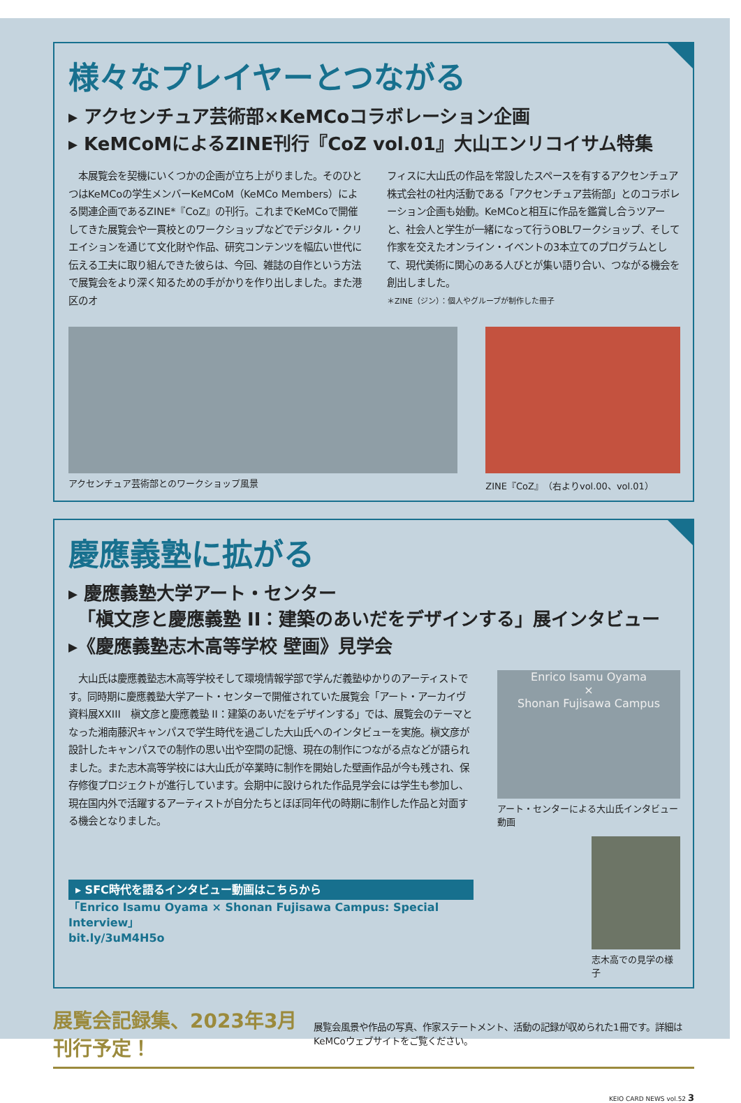様々なプレイヤーとつながる
▸ アクセンチュア芸術部×KeMCoコラボレーション企画
▸ KeMCoMによるZINE刊行『CoZ vol.01』大山エンリコイサム特集
　本展覧会を契機にいくつかの企画が立ち上がりました。そのひとつはKeMCoの学生メンバーKeMCoM（KeMCo Members）による関連企画であるZINE*『CoZ』の刊行。これまでKeMCoで開催してきた展覧会や一貫校とのワークショップなどでデジタル・クリエイションを通じて文化財や作品、研究コンテンツを幅広い世代に伝える工夫に取り組んできた彼らは、今回、雑誌の自作という方法で展覧会をより深く知るための手がかりを作り出しました。また港区のオ
フィスに大山氏の作品を常設したスペースを有するアクセンチュア株式会社の社内活動である「アクセンチュア芸術部」とのコラボレーション企画も始動。KeMCoと相互に作品を鑑賞し合うツアーと、社会人と学生が一緒になって行うOBLワークショップ、そして作家を交えたオンライン・イベントの3本立てのプログラムとして、現代美術に関心のある人びとが集い語り合い、つながる機会を創出しました。
＊ZINE（ジン）：個人やグループが制作した冊子
アクセンチュア芸術部とのワークショップ風景
ZINE『CoZ』（右よりvol.00、vol.01）
慶應義塾に拡がる
▸ 慶應義塾大学アート・センター
　「槇文彦と慶應義塾 II：建築のあいだをデザインする」展インタビュー
▸《慶應義塾志木高等学校 壁画》見学会
　大山氏は慶應義塾志木高等学校そして環境情報学部で学んだ義塾ゆかりのアーティストです。同時期に慶應義塾大学アート・センターで開催されていた展覧会「アート・アーカイヴ資料展XXIII　槇文彦と慶應義塾 II：建築のあいだをデザインする」では、展覧会のテーマとなった湘南藤沢キャンパスで学生時代を過ごした大山氏へのインタビューを実施。槇文彦が設計したキャンパスでの制作の思い出や空間の記憶、現在の制作につながる点などが語られました。また志木高等学校には大山氏が卒業時に制作を開始した壁画作品が今も残され、保存修復プロジェクトが進行しています。会期中に設けられた作品見学会には学生も参加し、現在国内外で活躍するアーティストが自分たちとほぼ同年代の時期に制作した作品と対面する機会となりました。
▸ SFC時代を語るインタビュー動画はこちらから
「Enrico Isamu Oyama × Shonan Fujisawa Campus: Special Interview」
bit.ly/3uM4H5o
Enrico Isamu Oyama
×
Shonan Fujisawa Campus
アート・センターによる大山氏インタビュー動画
志木高での見学の様子
展覧会記録集、2023年3月刊行予定！
展覧会風景や作品の写真、作家ステートメント、活動の記録が収められた1冊です。詳細はKeMCoウェブサイトをご覧ください。
KEIO CARD NEWS vol.52 3